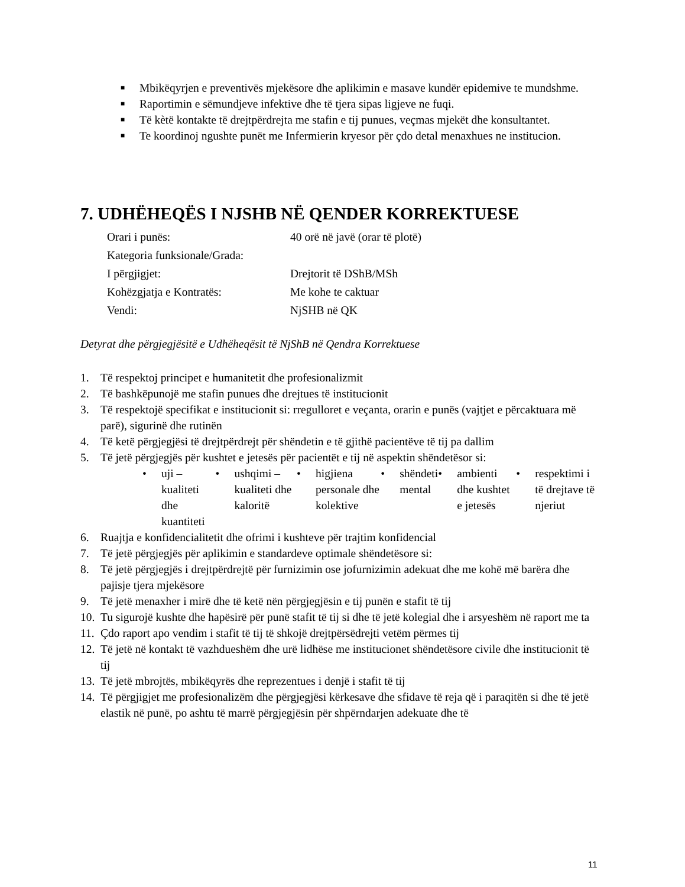■ Mbikëqyrjen e preventivës mjekësore dhe aplikimin e masave kundër epidemive te mundshme.
■ Raportimin e sëmundjeve infektive dhe të tjera sipas ligjeve ne fuqi.
■ Të kètë kontakte të drejtpërdrejta me stafin e tij punues, veçmas mjekët dhe konsultantet.
■ Te koordinoj ngushte punët me Infermierin kryesor për çdo detal menaxhues ne institucion.
7. UDHËHEQËS I NJSHB NË QENDER KORREKTUESE
Orari i punës: 40 orë në javë (orar të plotë)
Kategoria funksionale/Grada:
I përgjigjet: Drejtorit të DShB/MSh
Kohëzgjatja e Kontratës: Me kohe te caktuar
Vendi: NjSHB në QK
Detyrat dhe përgjegjësitë e Udhëheqësit të NjShB në Qendra Korrektuese
1. Të respektoj principet e humanitetit dhe profesionalizmit
2. Të bashkëpunojë me stafin punues dhe drejtues të institucionit
3. Të respektojë specifikat e institucionit si: rregulloret e veçanta, orarin e punës (vajtjet e përcaktuara më parë), sigurinë dhe rutinën
4. Të ketë përgjegjësi të drejtpërdrejt për shëndetin e të gjithë pacientëve të tij pa dallim
5. Të jetë përgjegjës për kushtet e jetesës për pacientët e tij në aspektin shëndetësor si:
• uji – kualiteti dhe kuantiteti
• ushqimi – kualiteti dhe kaloritë
• higjiena personale dhe kolektive
• shëndeti mental • ambienti dhe kushtet e jetesës
• respektimi i të drejtave të njeriut
6. Ruajtja e konfidencialitetit dhe ofrimi i kushteve për trajtim konfidencial
7. Të jetë përgjegjës për aplikimin e standardeve optimale shëndetësore si:
8. Të jetë përgjegjës i drejtpërdrejtë për furnizimin ose jofurnizimin adekuat dhe me kohë më barëra dhe pajisje tjera mjekësore
9. Të jetë menaxher i mirë dhe të ketë nën përgjegjësin e tij punën e stafit të tij
10. Tu sigurojë kushte dhe hapësirë për punë stafit të tij si dhe të jetë kolegial dhe i arsyeshëm në raport me ta
11. Çdo raport apo vendim i stafit të tij të shkojë drejtpërsëdrejti vetëm përmes tij
12. Të jetë në kontakt të vazhdueshëm dhe urë lidhëse me institucionet shëndetësore civile dhe institucionit të tij
13. Të jetë mbrojtës, mbikëqyrës dhe reprezentues i denjë i stafit të tij
14. Të përgjigjet me profesionalizëm dhe përgjegjësi kërkesave dhe sfidave të reja që i paraqitën si dhe të jetë elastik në punë, po ashtu të marrë përgjegjësin për shpërndarjen adekuate dhe të
11